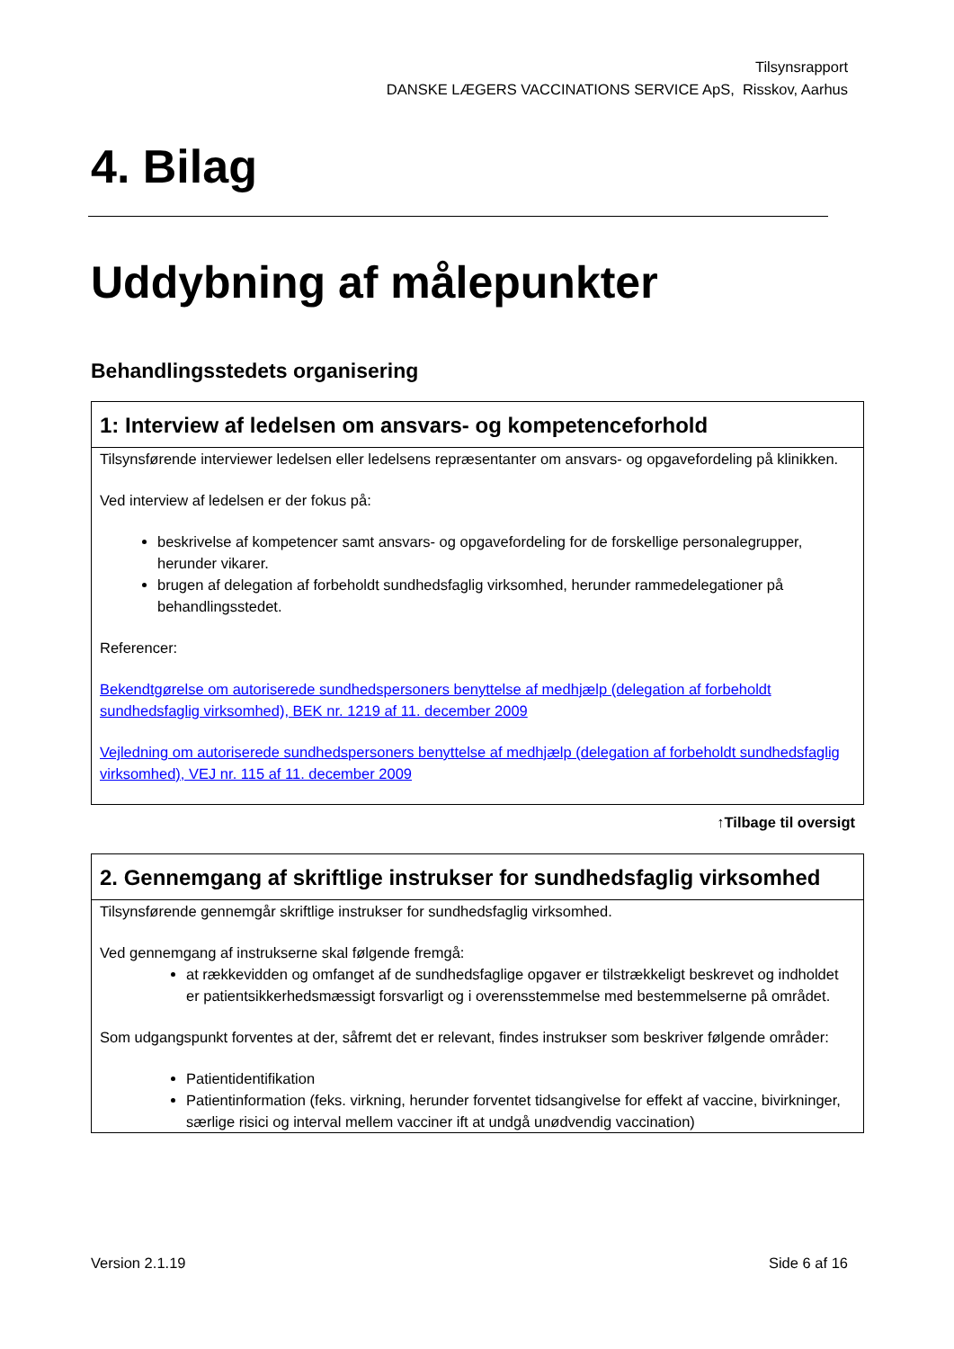Tilsynsrapport
DANSKE LÆGERS VACCINATIONS SERVICE ApS, Risskov, Aarhus
4. Bilag
Uddybning af målepunkter
Behandlingsstedets organisering
1: Interview af ledelsen om ansvars- og kompetenceforhold
Tilsynsførende interviewer ledelsen eller ledelsens repræsentanter om ansvars- og opgavefordeling på klinikken.
Ved interview af ledelsen er der fokus på:
beskrivelse af kompetencer samt ansvars- og opgavefordeling for de forskellige personalegrupper, herunder vikarer.
brugen af delegation af forbeholdt sundhedsfaglig virksomhed, herunder rammedelegationer på behandlingsstedet.
Referencer:
Bekendtgørelse om autoriserede sundhedspersoners benyttelse af medhjælp (delegation af forbeholdt sundhedsfaglig virksomhed), BEK nr. 1219 af 11. december 2009
Vejledning om autoriserede sundhedspersoners benyttelse af medhjælp (delegation af forbeholdt sundhedsfaglig virksomhed), VEJ nr. 115 af 11. december 2009
↑Tilbage til oversigt
2. Gennemgang af skriftlige instrukser for sundhedsfaglig virksomhed
Tilsynsførende gennemgår skriftlige instrukser for sundhedsfaglig virksomhed.
Ved gennemgang af instrukserne skal følgende fremgå:
at rækkevidden og omfanget af de sundhedsfaglige opgaver er tilstrækkeligt beskrevet og indholdet er patientsikkerhedsmæssigt forsvarligt og i overensstemmelse med bestemmelserne på området.
Som udgangspunkt forventes at der, såfremt det er relevant, findes instrukser som beskriver følgende områder:
Patientidentifikation
Patientinformation (feks. virkning, herunder forventet tidsangivelse for effekt af vaccine, bivirkninger, særlige risici og interval mellem vacciner ift at undgå unødvendig vaccination)
Version 2.1.19 Side 6 af 16